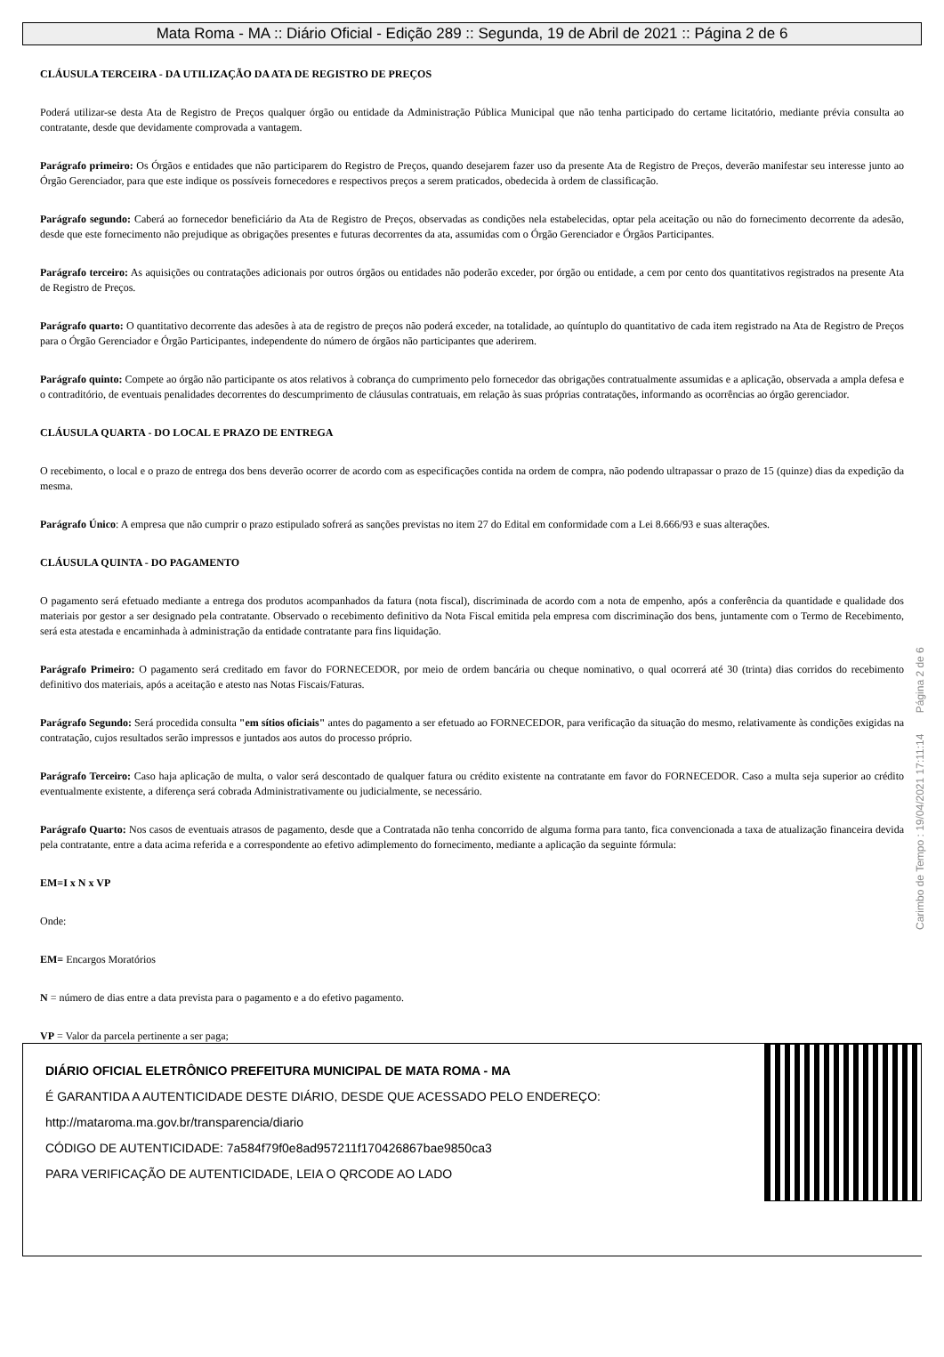Mata Roma - MA :: Diário Oficial - Edição 289 :: Segunda, 19 de Abril de 2021 :: Página 2 de 6
CLÁUSULA TERCEIRA - DA UTILIZAÇÃO DA ATA DE REGISTRO DE PREÇOS
Poderá utilizar-se desta Ata de Registro de Preços qualquer órgão ou entidade da Administração Pública Municipal que não tenha participado do certame licitatório, mediante prévia consulta ao contratante, desde que devidamente comprovada a vantagem.
Parágrafo primeiro: Os Órgãos e entidades que não participarem do Registro de Preços, quando desejarem fazer uso da presente Ata de Registro de Preços, deverão manifestar seu interesse junto ao Órgão Gerenciador, para que este indique os possíveis fornecedores e respectivos preços a serem praticados, obedecida à ordem de classificação.
Parágrafo segundo: Caberá ao fornecedor beneficiário da Ata de Registro de Preços, observadas as condições nela estabelecidas, optar pela aceitação ou não do fornecimento decorrente da adesão, desde que este fornecimento não prejudique as obrigações presentes e futuras decorrentes da ata, assumidas com o Órgão Gerenciador e Órgãos Participantes.
Parágrafo terceiro: As aquisições ou contratações adicionais por outros órgãos ou entidades não poderão exceder, por órgão ou entidade, a cem por cento dos quantitativos registrados na presente Ata de Registro de Preços.
Parágrafo quarto: O quantitativo decorrente das adesões à ata de registro de preços não poderá exceder, na totalidade, ao quíntuplo do quantitativo de cada item registrado na Ata de Registro de Preços para o Órgão Gerenciador e Órgão Participantes, independente do número de órgãos não participantes que aderirem.
Parágrafo quinto: Compete ao órgão não participante os atos relativos à cobrança do cumprimento pelo fornecedor das obrigações contratualmente assumidas e a aplicação, observada a ampla defesa e o contraditório, de eventuais penalidades decorrentes do descumprimento de cláusulas contratuais, em relação às suas próprias contratações, informando as ocorrências ao órgão gerenciador.
CLÁUSULA QUARTA - DO LOCAL E PRAZO DE ENTREGA
O recebimento, o local e o prazo de entrega dos bens deverão ocorrer de acordo com as especificações contida na ordem de compra, não podendo ultrapassar o prazo de 15 (quinze) dias da expedição da mesma.
Parágrafo Único: A empresa que não cumprir o prazo estipulado sofrerá as sanções previstas no item 27 do Edital em conformidade com a Lei 8.666/93 e suas alterações.
CLÁUSULA QUINTA - DO PAGAMENTO
O pagamento será efetuado mediante a entrega dos produtos acompanhados da fatura (nota fiscal), discriminada de acordo com a nota de empenho, após a conferência da quantidade e qualidade dos materiais por gestor a ser designado pela contratante. Observado o recebimento definitivo da Nota Fiscal emitida pela empresa com discriminação dos bens, juntamente com o Termo de Recebimento, será esta atestada e encaminhada à administração da entidade contratante para fins liquidação.
Parágrafo Primeiro: O pagamento será creditado em favor do FORNECEDOR, por meio de ordem bancária ou cheque nominativo, o qual ocorrerá até 30 (trinta) dias corridos do recebimento definitivo dos materiais, após a aceitação e atesto nas Notas Fiscais/Faturas.
Parágrafo Segundo: Será procedida consulta "em sítios oficiais" antes do pagamento a ser efetuado ao FORNECEDOR, para verificação da situação do mesmo, relativamente às condições exigidas na contratação, cujos resultados serão impressos e juntados aos autos do processo próprio.
Parágrafo Terceiro: Caso haja aplicação de multa, o valor será descontado de qualquer fatura ou crédito existente na contratante em favor do FORNECEDOR. Caso a multa seja superior ao crédito eventualmente existente, a diferença será cobrada Administrativamente ou judicialmente, se necessário.
Parágrafo Quarto: Nos casos de eventuais atrasos de pagamento, desde que a Contratada não tenha concorrido de alguma forma para tanto, fica convencionada a taxa de atualização financeira devida pela contratante, entre a data acima referida e a correspondente ao efetivo adimplemento do fornecimento, mediante a aplicação da seguinte fórmula:
EM=I x N x VP
Onde:
EM= Encargos Moratórios
N = número de dias entre a data prevista para o pagamento e a do efetivo pagamento.
VP = Valor da parcela pertinente a ser paga;
Carimbo de Tempo : 19/04/2021 17:11:14 Página 2 de 6
DIÁRIO OFICIAL ELETRÔNICO PREFEITURA MUNICIPAL DE MATA ROMA - MA
É GARANTIDA A AUTENTICIDADE DESTE DIÁRIO, DESDE QUE ACESSADO PELO ENDEREÇO:
http://mataroma.ma.gov.br/transparencia/diario
CÓDIGO DE AUTENTICIDADE: 7a584f79f0e8ad957211f170426867bae9850ca3
PARA VERIFICAÇÃO DE AUTENTICIDADE, LEIA O QRCODE AO LADO